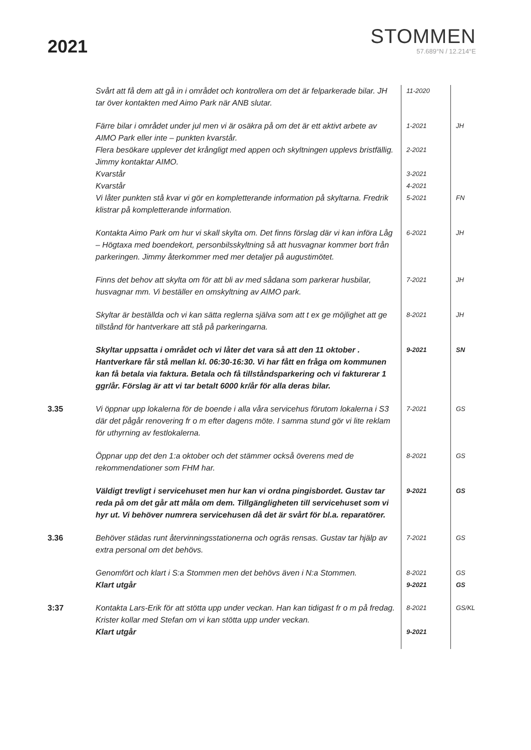2021
STOMMEN
57.689°N / 12.214°E
| | Svårt att få dem att gå in i området och kontrollera om det är felparkerade bilar. JH tar över kontakten med Aimo Park när ANB slutar. | 11-2020 | |
| | Färre bilar i området under jul men vi är osäkra på om det är ett aktivt arbete av AIMO Park eller inte – punkten kvarstår. | 1-2021 | JH |
| | Flera besökare upplever det krångligt med appen och skyltningen upplevs bristfällig. Jimmy kontaktar AIMO. | 2-2021 | |
| | Kvarstår | 3-2021 | |
| | Kvarstår | 4-2021 | |
| | Vi låter punkten stå kvar vi gör en kompletterande information på skyltarna. Fredrik klistrar på kompletterande information. | 5-2021 | FN |
| | Kontakta Aimo Park om hur vi skall skylta om. Det finns förslag där vi kan införa Låg – Högtaxa med boendekort, personbilsskyltning så att husvagnar kommer bort från parkeringen. Jimmy återkommer med mer detaljer på augustimötet. | 6-2021 | JH |
| | Finns det behov att skylta om för att bli av med sådana som parkerar husbilar, husvagnar mm. Vi beställer en omskyltning av AIMO park. | 7-2021 | JH |
| | Skyltar är beställda och vi kan sätta reglerna själva som att t ex ge möjlighet att ge tillstånd för hantverkare att stå på parkeringarna. | 8-2021 | JH |
| | Skyltar uppsatta i området och vi låter det vara så att den 11 oktober . Hantverkare får stå mellan kl. 06:30-16:30. Vi har fått en fråga om kommunen kan få betala via faktura. Betala och få tillståndsparkering och vi fakturerar 1 ggr/år. Förslag är att vi tar betalt 6000 kr/år för alla deras bilar. | 9-2021 | SN |
| 3.35 | Vi öppnar upp lokalerna för de boende i alla våra servicehus förutom lokalerna i S3 där det pågår renovering fr o m efter dagens möte. I samma stund gör vi lite reklam för uthyrning av festlokalerna. | 7-2021 | GS |
| | Öppnar upp det den 1:a oktober och det stämmer också överens med de rekommendationer som FHM har. | 8-2021 | GS |
| | Väldigt trevligt i servicehuset men hur kan vi ordna pingisbordet. Gustav tar reda på om det går att måla om dem. Tillgängligheten till servicehuset som vi hyr ut. Vi behöver numrera servicehusen då det är svårt för bl.a. reparatörer. | 9-2021 | GS |
| 3.36 | Behöver städas runt återvinningsstationerna och ogräs rensas. Gustav tar hjälp av extra personal om det behövs. | 7-2021 | GS |
| | Genomfört och klart i S:a Stommen men det behövs även i N:a Stommen. | 8-2021 | GS |
| | Klart utgår | 9-2021 | GS |
| 3:37 | Kontakta Lars-Erik för att stötta upp under veckan. Han kan tidigast fr o m på fredag. Krister kollar med Stefan om vi kan stötta upp under veckan. | 8-2021 | GS/KL |
| | Klart utgår | 9-2021 | |